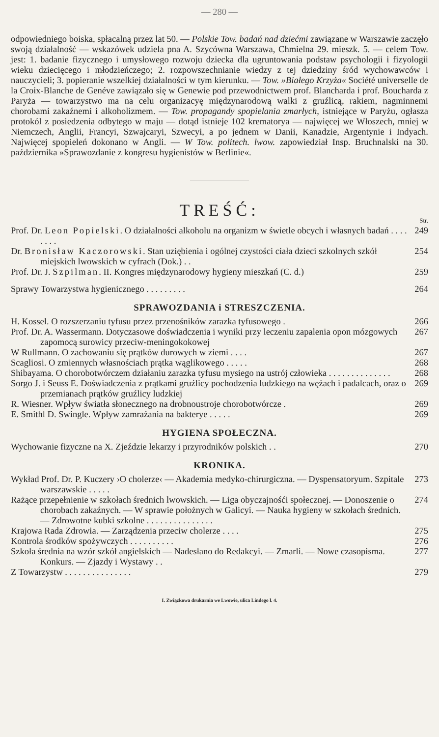— 280 —
odpowiedniego boiska, spłacalną przez lat 50. — Polskie Tow. badań nad dziećmi zawiązane w Warszawie zaczęło swoją działalność — wskazówek udziela pna A. Szycówna Warszawa, Chmielna 29. mieszk. 5. — celem Tow. jest: 1. badanie fizycznego i umysłowego rozwoju dziecka dla ugruntowania podstaw psychologii i fizyologii wieku dziecięcego i młodzieńczego; 2. rozpowszechnianie wiedzy z tej dziedziny śród wychowawców i nauczycieli; 3. popieranie wszelkiej działalności w tym kierunku. — Tow. »Białego Krzyża« Société universelle de la Croix-Blanche de Genéve zawiązało się w Genewie pod przewodnictwem prof. Blancharda i prof. Boucharda z Paryża — towarzystwo ma na celu organizacyę międzynarodową walki z gruźlicą, rakiem, nagminnemi chorobami zakaźnemi i alkoholizmem. — Tow. propagandy spopielania zmarłych, istniejące w Paryżu, ogłasza protokól z posiedzenia odbytego w maju — dotąd istnieje 102 krematorya — najwięcej we Włoszech, mniej w Niemczech, Anglii, Francyi, Szwajcaryi, Szwecyi, a po jednem w Danii, Kanadzie, Argentynie i Indyach. Najwięcej spopieleń dokonano w Angli. — W Tow. politech. lwow. zapowiedział Insp. Bruchnalski na 30. października »Sprawozdanie z kongresu hygienistów w Berlinie«.
TREŚĆ:
Str.
Prof. Dr. Leon Popielski. O działalności alkoholu na organizm w świetle obcych i własnych badań . . . . . . . .
249
Dr. Bronisław Kaczorowski. Stan uziębienia i ogólnej czystości ciała dzieci szkolnych szkół miejskich lwowskich w cyfrach (Dok.) . .
254
Prof. Dr. J. Szpilman. II. Kongres międzynarodowy hygieny mieszkań (C. d.)
259
Sprawy Towarzystwa hygienicznego . . . . . . . . .
264
SPRAWOZDANIA i STRESZCZENIA.
H. Kossel. O rozszerzaniu tyfusu przez przenośników zarazka tyfusowego .
266
Prof. Dr. A. Wassermann. Dotyczasowe doświadczenia i wyniki przy leczeniu zapalenia opon mózgowych zapomocą surowicy przeciw-meningokokowej
267
W Rullmann. O zachowaniu się prątków durowych w ziemi . . . .
267
Scagliosi. O zmiennych własnościach prątka wąglikowego . . . . .
268
Shibayama. O chorobotwórczem działaniu zarazka tyfusu mysiego na ustrój człowieka . . . . . . . . . . . . . .
268
Sorgo J. i Seuss E. Doświadczenia z prątkami gruźlicy pochodzenia ludzkiego na wężach i padalcach, oraz o przemianach prątków gruźlicy ludzkiej
269
R. Wiesner. Wpływ światła słonecznego na drobnoustroje chorobotwórcze .
269
E. Smithl D. Swingle. Wpływ zamrażania na bakterye . . . . .
269
HYGIENA SPOŁECZNA.
Wychowanie fizyczne na X. Zjeździe lekarzy i przyrodników polskich . .
270
KRONIKA.
Wykład Prof. Dr. P. Kuczery ›O cholerze‹ — Akademia medyko-chirurgiczna. — Dyspensatoryum. Szpitale warszawskie . . . . .
273
Rażące przepełnienie w szkołach średnich lwowskich. — Liga obyczajnośći społecznej. — Donoszenie o chorobach zakaźnych. — W sprawie położnych w Galicyi. — Nauka hygieny w szkołach średnich. — Zdrowotne kubki szkolne . . . . . . . . . . . . . . .
274
Krajowa Rada Zdrowia. — Zarządzenia przeciw cholerze . . . .
275
Kontrola środków spożywczych . . . . . . . . . .
276
Szkoła średnia na wzór szkół angielskich — Nadesłano do Redakcyi. — Zmarli. — Nowe czasopisma. Konkurs. — Zjazdy i Wystawy . .
277
Z Towarzystw . . . . . . . . . . . . . . .
279
I. Związkowa drukarnia we Lwowie, ulica Lindego l. 4.